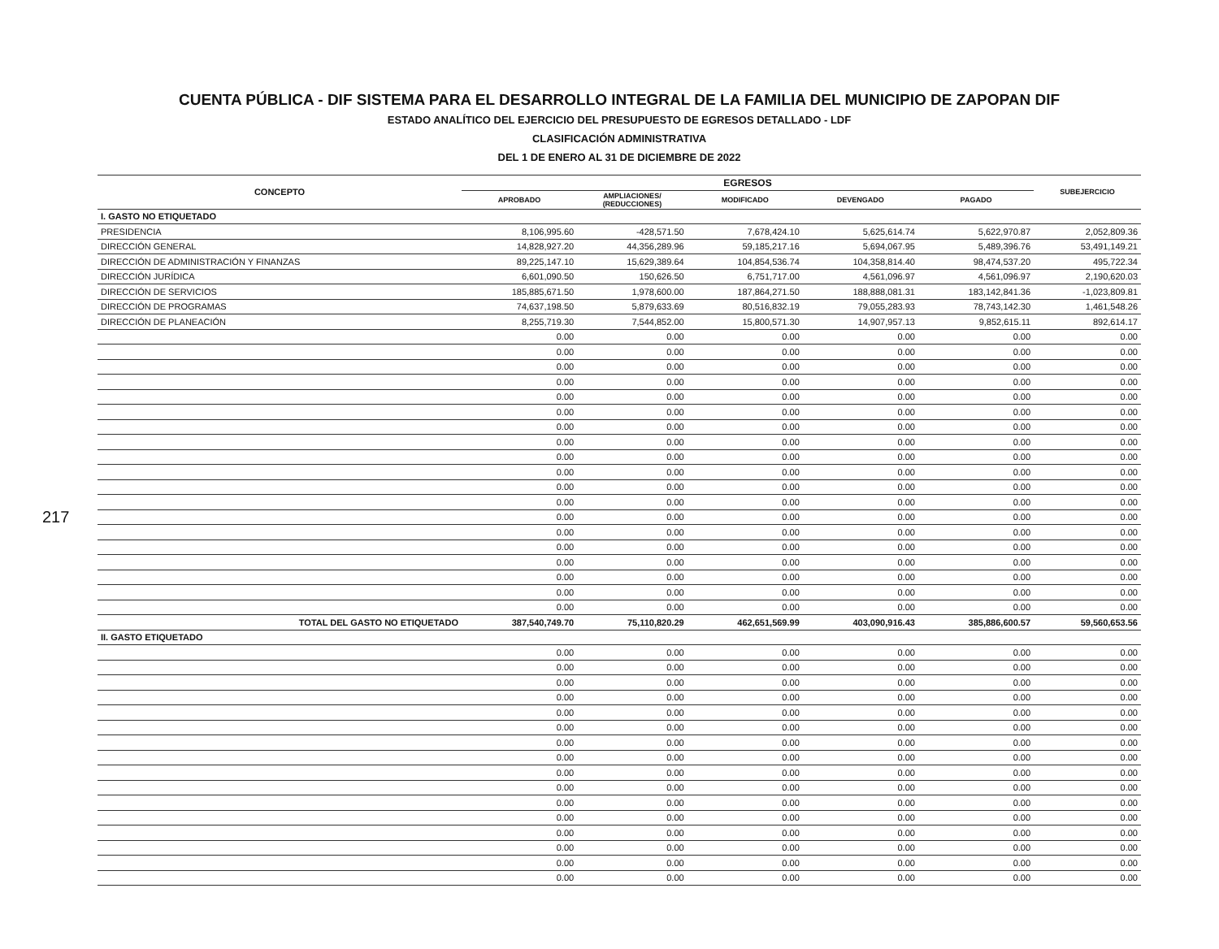CUENTA PÚBLICA - DIF SISTEMA PARA EL DESARROLLO INTEGRAL DE LA FAMILIA DEL MUNICIPIO DE ZAPOPAN DIF
ESTADO ANALÍTICO DEL EJERCICIO DEL PRESUPUESTO DE EGRESOS DETALLADO - LDF
CLASIFICACIÓN ADMINISTRATIVA
DEL 1 DE ENERO AL 31 DE DICIEMBRE DE 2022
| CONCEPTO | EGRESOS | | | | | SUBEJERCICIO |
| --- | --- | --- | --- | --- | --- | --- |
| | APROBADO | AMPLIACIONES/ (REDUCCIONES) | MODIFICADO | DEVENGADO | PAGADO | |
| I. GASTO NO ETIQUETADO | | | | | | |
| PRESIDENCIA | 8,106,995.60 | -428,571.50 | 7,678,424.10 | 5,625,614.74 | 5,622,970.87 | 2,052,809.36 |
| DIRECCIÓN GENERAL | 14,828,927.20 | 44,356,289.96 | 59,185,217.16 | 5,694,067.95 | 5,489,396.76 | 53,491,149.21 |
| DIRECCIÓN DE ADMINISTRACIÓN Y FINANZAS | 89,225,147.10 | 15,629,389.64 | 104,854,536.74 | 104,358,814.40 | 98,474,537.20 | 495,722.34 |
| DIRECCIÓN JURÍDICA | 6,601,090.50 | 150,626.50 | 6,751,717.00 | 4,561,096.97 | 4,561,096.97 | 2,190,620.03 |
| DIRECCIÓN DE SERVICIOS | 185,885,671.50 | 1,978,600.00 | 187,864,271.50 | 188,888,081.31 | 183,142,841.36 | -1,023,809.81 |
| DIRECCIÓN DE PROGRAMAS | 74,637,198.50 | 5,879,633.69 | 80,516,832.19 | 79,055,283.93 | 78,743,142.30 | 1,461,548.26 |
| DIRECCIÓN DE PLANEACIÓN | 8,255,719.30 | 7,544,852.00 | 15,800,571.30 | 14,907,957.13 | 9,852,615.11 | 892,614.17 |
| | 0.00 | 0.00 | 0.00 | 0.00 | 0.00 | 0.00 |
| | 0.00 | 0.00 | 0.00 | 0.00 | 0.00 | 0.00 |
| | 0.00 | 0.00 | 0.00 | 0.00 | 0.00 | 0.00 |
| | 0.00 | 0.00 | 0.00 | 0.00 | 0.00 | 0.00 |
| | 0.00 | 0.00 | 0.00 | 0.00 | 0.00 | 0.00 |
| | 0.00 | 0.00 | 0.00 | 0.00 | 0.00 | 0.00 |
| | 0.00 | 0.00 | 0.00 | 0.00 | 0.00 | 0.00 |
| | 0.00 | 0.00 | 0.00 | 0.00 | 0.00 | 0.00 |
| | 0.00 | 0.00 | 0.00 | 0.00 | 0.00 | 0.00 |
| | 0.00 | 0.00 | 0.00 | 0.00 | 0.00 | 0.00 |
| | 0.00 | 0.00 | 0.00 | 0.00 | 0.00 | 0.00 |
| | 0.00 | 0.00 | 0.00 | 0.00 | 0.00 | 0.00 |
| | 0.00 | 0.00 | 0.00 | 0.00 | 0.00 | 0.00 |
| | 0.00 | 0.00 | 0.00 | 0.00 | 0.00 | 0.00 |
| | 0.00 | 0.00 | 0.00 | 0.00 | 0.00 | 0.00 |
| | 0.00 | 0.00 | 0.00 | 0.00 | 0.00 | 0.00 |
| | 0.00 | 0.00 | 0.00 | 0.00 | 0.00 | 0.00 |
| | 0.00 | 0.00 | 0.00 | 0.00 | 0.00 | 0.00 |
| | 0.00 | 0.00 | 0.00 | 0.00 | 0.00 | 0.00 |
| TOTAL DEL GASTO NO ETIQUETADO | 387,540,749.70 | 75,110,820.29 | 462,651,569.99 | 403,090,916.43 | 385,886,600.57 | 59,560,653.56 |
| II. GASTO ETIQUETADO | | | | | | |
| | 0.00 | 0.00 | 0.00 | 0.00 | 0.00 | 0.00 |
| | 0.00 | 0.00 | 0.00 | 0.00 | 0.00 | 0.00 |
| | 0.00 | 0.00 | 0.00 | 0.00 | 0.00 | 0.00 |
| | 0.00 | 0.00 | 0.00 | 0.00 | 0.00 | 0.00 |
| | 0.00 | 0.00 | 0.00 | 0.00 | 0.00 | 0.00 |
| | 0.00 | 0.00 | 0.00 | 0.00 | 0.00 | 0.00 |
| | 0.00 | 0.00 | 0.00 | 0.00 | 0.00 | 0.00 |
| | 0.00 | 0.00 | 0.00 | 0.00 | 0.00 | 0.00 |
| | 0.00 | 0.00 | 0.00 | 0.00 | 0.00 | 0.00 |
| | 0.00 | 0.00 | 0.00 | 0.00 | 0.00 | 0.00 |
| | 0.00 | 0.00 | 0.00 | 0.00 | 0.00 | 0.00 |
| | 0.00 | 0.00 | 0.00 | 0.00 | 0.00 | 0.00 |
| | 0.00 | 0.00 | 0.00 | 0.00 | 0.00 | 0.00 |
| | 0.00 | 0.00 | 0.00 | 0.00 | 0.00 | 0.00 |
| | 0.00 | 0.00 | 0.00 | 0.00 | 0.00 | 0.00 |
| | 0.00 | 0.00 | 0.00 | 0.00 | 0.00 | 0.00 |
217